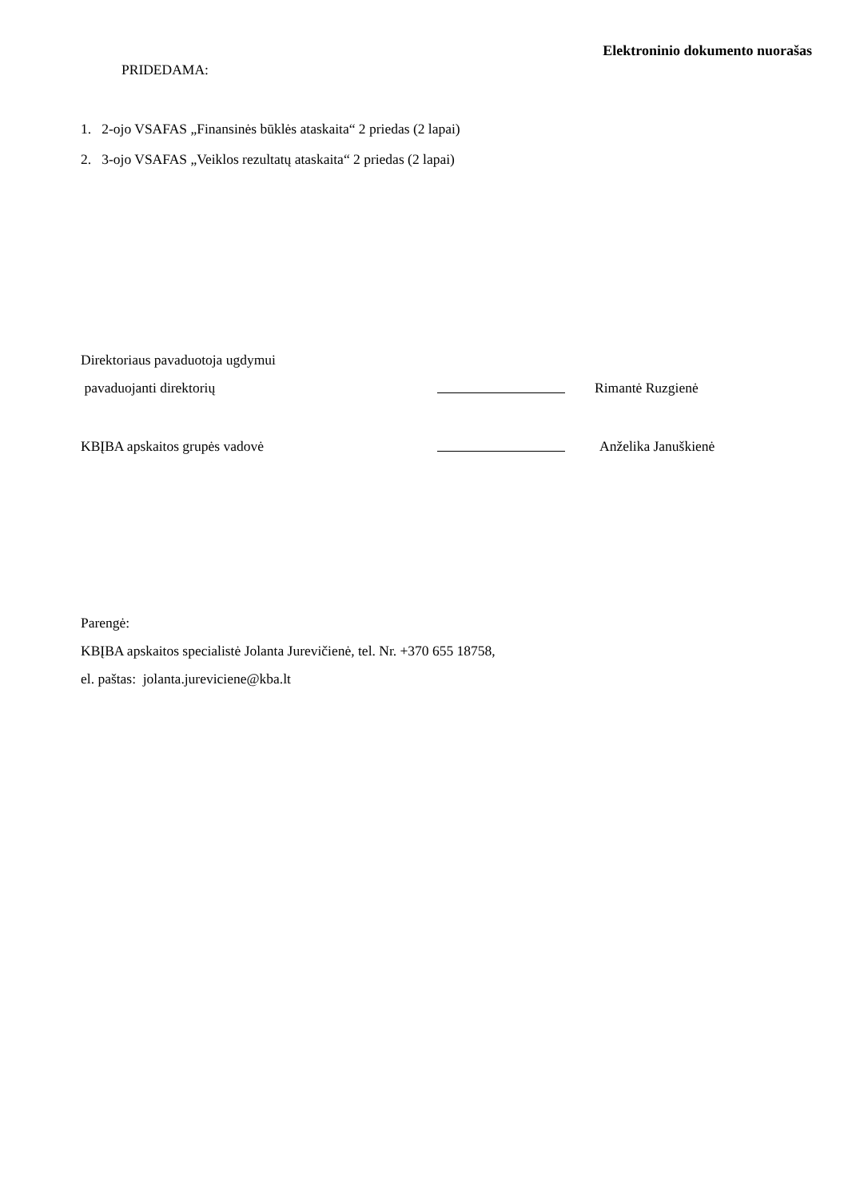Elektroninio dokumento nuorašas
PRIDEDAMA:
1. 2-ojo VSAFAS „Finansinės būklės ataskaita“ 2 priedas (2 lapai)
2. 3-ojo VSAFAS „Veiklos rezultatų ataskaita“ 2 priedas (2 lapai)
Direktoriaus pavaduotoja ugdymui
pavaduojanti direktorių Rimantė Ruzgienė
KBĮBA apskaitos grupės vadovė Anželika Januškienė
Parengė:
KBĮBA apskaitos specialistė Jolanta Jurevičienė, tel. Nr. +370 655 18758,
el. paštas: jolanta.jureviciene@kba.lt